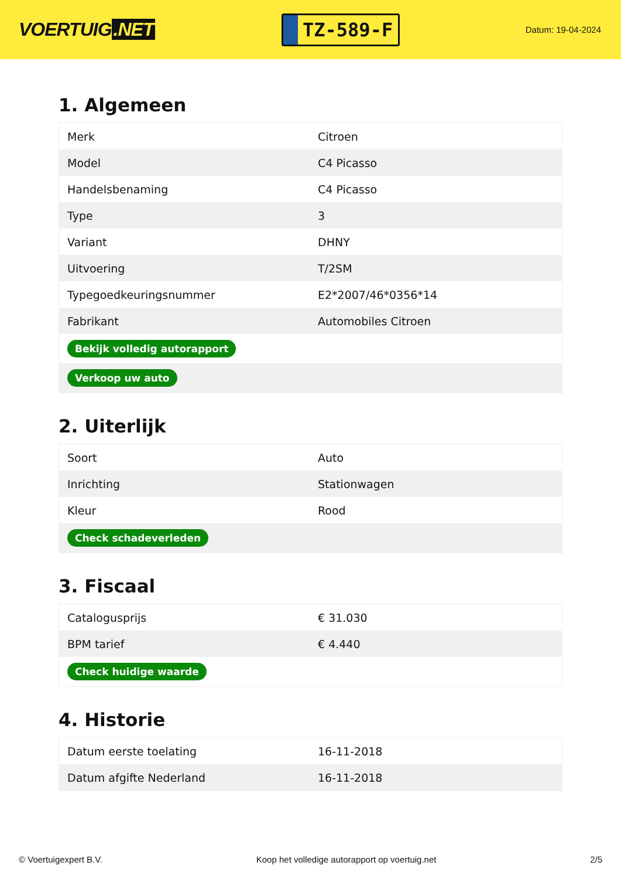VOERTUIG.NET
TZ-589-F
Datum: 19-04-2024
1. Algemeen
| Merk | Citroen |
| Model | C4 Picasso |
| Handelsbenaming | C4 Picasso |
| Type | 3 |
| Variant | DHNY |
| Uitvoering | T/2SM |
| Typegoedkeuringsnummer | E2*2007/46*0356*14 |
| Fabrikant | Automobiles Citroen |
| Bekijk volledig autorapport | |
| Verkoop uw auto | |
2. Uiterlijk
| Soort | Auto |
| Inrichting | Stationwagen |
| Kleur | Rood |
| Check schadeverleden | |
3. Fiscaal
| Catalogusprijs | € 31.030 |
| BPM tarief | € 4.440 |
| Check huidige waarde | |
4. Historie
| Datum eerste toelating | 16-11-2018 |
| Datum afgifte Nederland | 16-11-2018 |
© Voertuigexpert B.V. Koop het volledige autorapport op voertuig.net 2/5